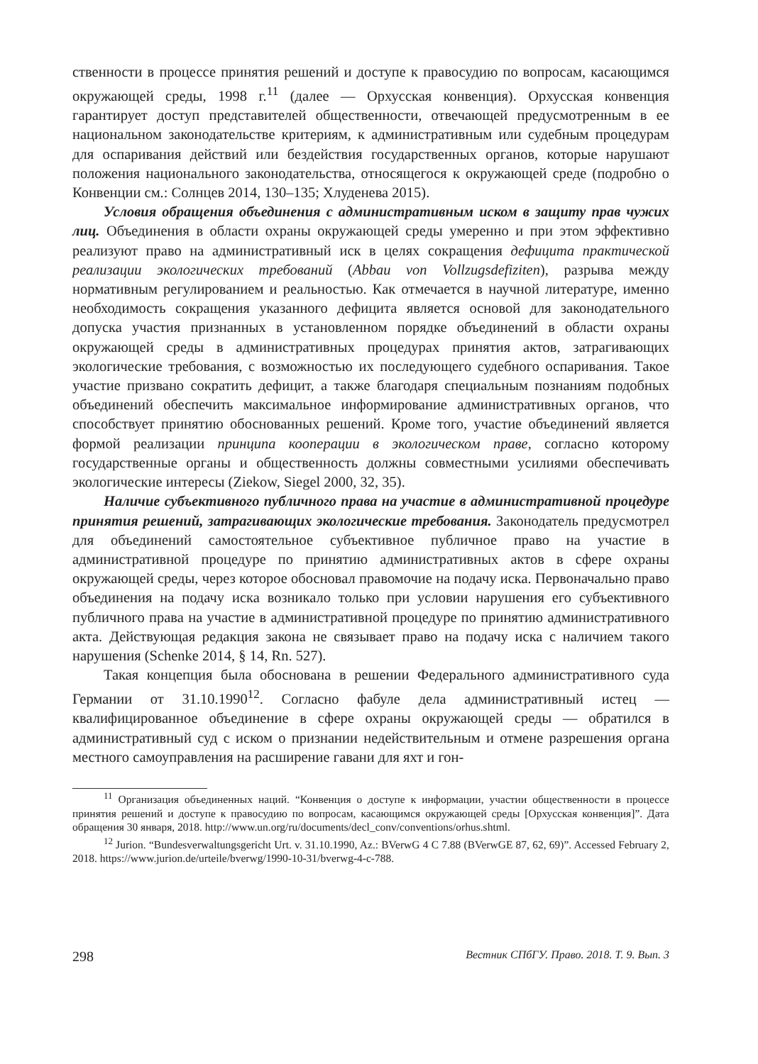ственности в процессе принятия решений и доступе к правосудию по вопросам, касающимся окружающей среды, 1998 г.<sup>11</sup> (далее — Орхусская конвенция). Орхусская конвенция гарантирует доступ представителей общественности, отвечающей предусмотренным в ее национальном законодательстве критериям, к административным или судебным процедурам для оспаривания действий или бездействия государственных органов, которые нарушают положения национального законодательства, относящегося к окружающей среде (подробно о Конвенции см.: Солнцев 2014, 130–135; Хлуденева 2015).
Условия обращения объединения с административным иском в защиту прав чужих лиц. Объединения в области охраны окружающей среды умеренно и при этом эффективно реализуют право на административный иск в целях сокращения дефицита практической реализации экологических требований (Abbau von Vollzugsdefiziten), разрыва между нормативным регулированием и реальностью. Как отмечается в научной литературе, именно необходимость сокращения указанного дефицита является основой для законодательного допуска участия признанных в установленном порядке объединений в области охраны окружающей среды в административных процедурах принятия актов, затрагивающих экологические требования, с возможностью их последующего судебного оспаривания. Такое участие призвано сократить дефицит, а также благодаря специальным познаниям подобных объединений обеспечить максимальное информирование административных органов, что способствует принятию обоснованных решений. Кроме того, участие объединений является формой реализации принципа кооперации в экологическом праве, согласно которому государственные органы и общественность должны совместными усилиями обеспечивать экологические интересы (Ziekow, Siegel 2000, 32, 35).
Наличие субъективного публичного права на участие в административной процедуре принятия решений, затрагивающих экологические требования. Законодатель предусмотрел для объединений самостоятельное субъективное публичное право на участие в административной процедуре по принятию административных актов в сфере охраны окружающей среды, через которое обосновал правомочие на подачу иска. Первоначально право объединения на подачу иска возникало только при условии нарушения его субъективного публичного права на участие в административной процедуре по принятию административного акта. Действующая редакция закона не связывает право на подачу иска с наличием такого нарушения (Schenke 2014, § 14, Rn. 527).
Такая концепция была обоснована в решении Федерального административного суда Германии от 31.10.1990<sup>12</sup>. Согласно фабуле дела административный истец — квалифицированное объединение в сфере охраны окружающей среды — обратился в административный суд с иском о признании недействительным и отмене разрешения органа местного самоуправления на расширение гавани для яхт и гон-
<sup>11</sup> Организация объединенных наций. “Конвенция о доступе к информации, участии общественности в процессе принятия решений и доступе к правосудию по вопросам, касающимся окружающей среды [Орхусская конвенция]”. Дата обращения 30 января, 2018. http://www.un.org/ru/documents/decl_conv/conventions/orhus.shtml.
<sup>12</sup> Jurion. “Bundesverwaltungsgericht Urt. v. 31.10.1990, Az.: BVerwG 4 C 7.88 (BVerwGE 87, 62, 69)”. Accessed February 2, 2018. https://www.jurion.de/urteile/bverwg/1990-10-31/bverwg-4-c-788.
298 Вестник СПбГУ. Право. 2018. Т. 9. Вып. 3